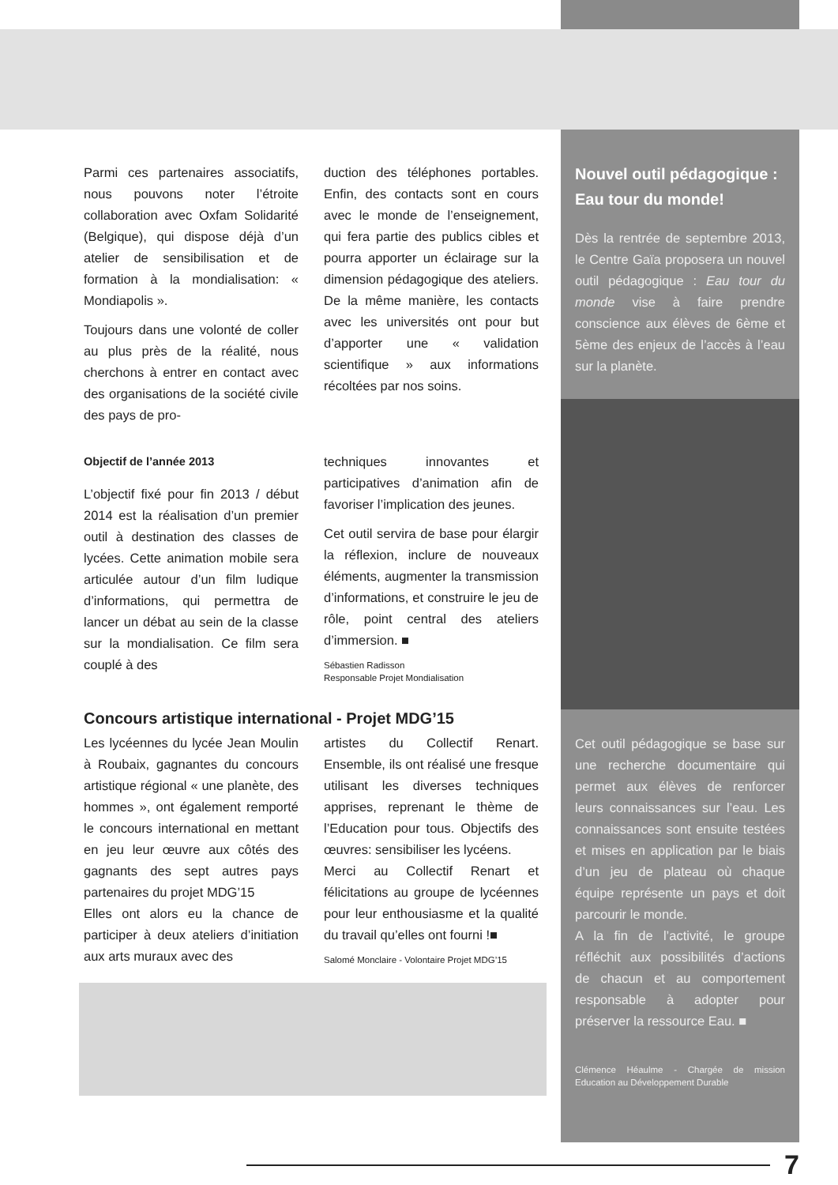Parmi ces partenaires associatifs, nous pouvons noter l’étroite collaboration avec Oxfam Solidarité (Belgique), qui dispose déjà d’un atelier de sensibilisation et de formation à la mondialisation: « Mondiapolis ».
Toujours dans une volonté de coller au plus près de la réalité, nous cherchons à entrer en contact avec des organisations de la société civile des pays de pro-
duction des téléphones portables. Enfin, des contacts sont en cours avec le monde de l’enseignement, qui fera partie des publics cibles et pourra apporter un éclairage sur la dimension pédagogique des ateliers. De la même manière, les contacts avec les universités ont pour but d’apporter une « validation scientifique » aux informations récoltées par nos soins.
Objectif de l’année 2013
L’objectif fixé pour fin 2013 / début 2014 est la réalisation d’un premier outil à destination des classes de lycées. Cette animation mobile sera articulée autour d’un film ludique d’informations, qui permettra de lancer un débat au sein de la classe sur la mondialisation. Ce film sera couplé à des
techniques innovantes et participatives d’animation afin de favoriser l’implication des jeunes.
Cet outil servira de base pour élargir la réflexion, inclure de nouveaux éléments, augmenter la transmission d’informations, et construire le jeu de rôle, point central des ateliers d’immersion. ■
Sébastien Radisson
Responsable Projet Mondialisation
Concours artistique international - Projet MDG’15
Les lycéennes du lycée Jean Moulin à Roubaix, gagnantes du concours artistique régional « une planète, des hommes », ont également remporté le concours international en mettant en jeu leur œuvre aux côtés des gagnants des sept autres pays partenaires du projet MDG’15
Elles ont alors eu la chance de participer à deux ateliers d’initiation aux arts muraux avec des
artistes du Collectif Renart. Ensemble, ils ont réalisé une fresque utilisant les diverses techniques apprises, reprenant le thème de l’Education pour tous. Objectifs des œuvres: sensibiliser les lycéens.
Merci au Collectif Renart et félicitations au groupe de lycéennes pour leur enthousiasme et la qualité du travail qu’elles ont fourni !■
Salomé Monclaire - Volontaire Projet MDG’15
Nouvel outil pédagogique : Eau tour du monde!
Dès la rentrée de septembre 2013, le Centre Gaïa proposera un nouvel outil pédagogique : Eau tour du monde vise à faire prendre conscience aux élèves de 6ème et 5ème des enjeux de l’accès à l’eau sur la planète.
Cet outil pédagogique se base sur une recherche documentaire qui permet aux élèves de renforcer leurs connaissances sur l’eau. Les connaissances sont ensuite testées et mises en application par le biais d’un jeu de plateau où chaque équipe représente un pays et doit parcourir le monde.
A la fin de l’activité, le groupe réfléchit aux possibilités d’actions de chacun et au comportement responsable à adopter pour préserver la ressource Eau. ■
Clémence Héaulme - Chargée de mission Education au Développement Durable
7